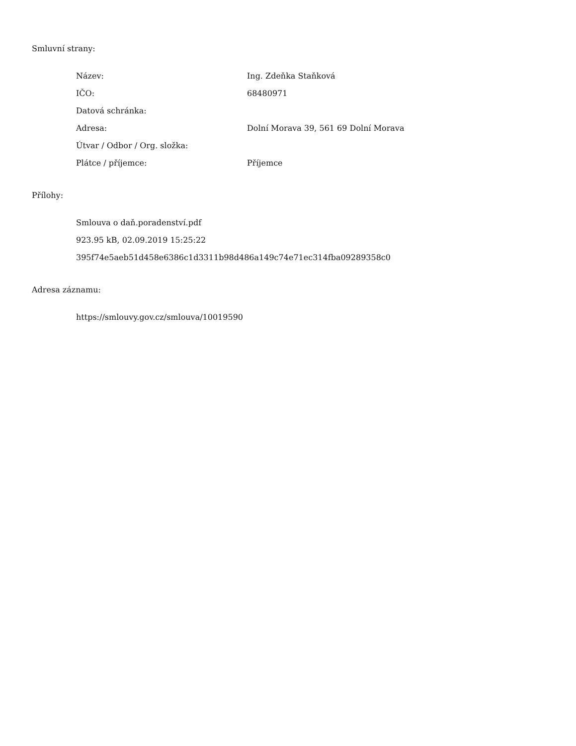Smluvní strany:
| Název: | Ing. Zdeňka Staňková |
| IČO: | 68480971 |
| Datová schránka: | |
| Adresa: | Dolní Morava 39, 561 69 Dolní Morava |
| Útvar / Odbor / Org. složka: | |
| Plátce / příjemce: | Příjemce |
Přílohy:
Smlouva o daň.poradenství.pdf
923.95 kB, 02.09.2019 15:25:22
395f74e5aeb51d458e6386c1d3311b98d486a149c74e71ec314fba09289358c0
Adresa záznamu:
https://smlouvy.gov.cz/smlouva/10019590